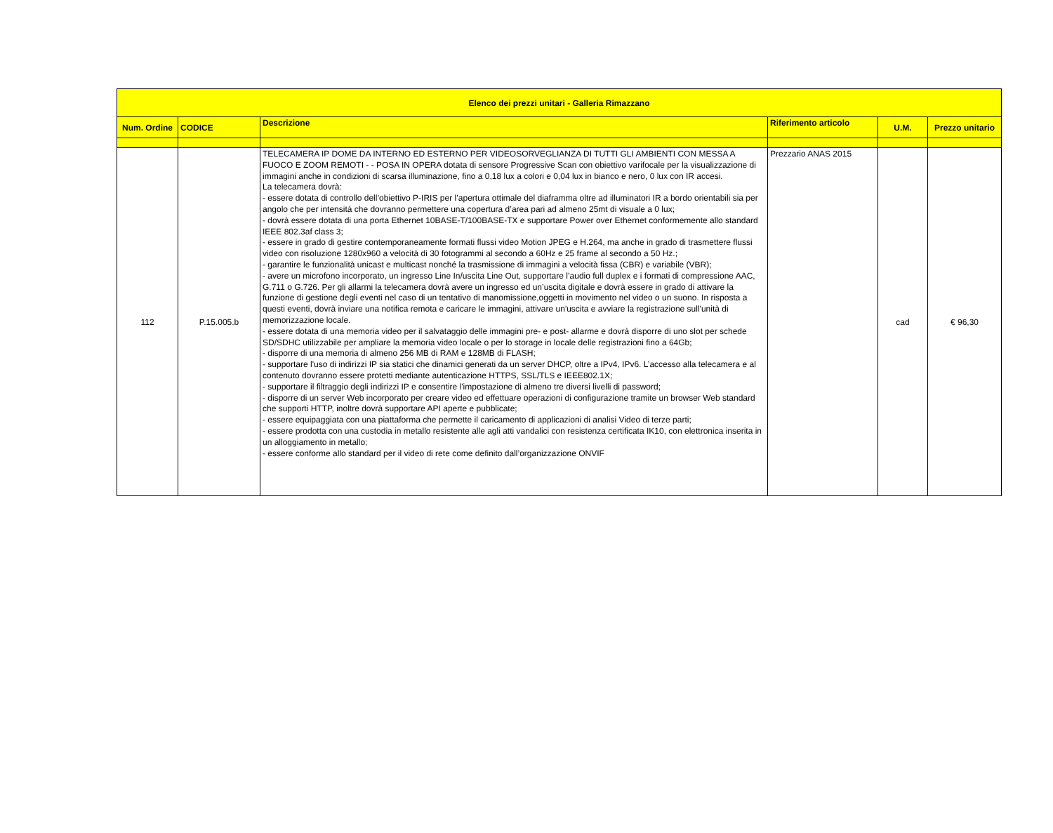| Elenco dei prezzi unitari - Galleria Rimazzano | | | | | |
| --- | --- | --- | --- | --- | --- |
| Num. Ordine | CODICE | Descrizione | Riferimento articolo | U.M. | Prezzo unitario |
| 112 | P.15.005.b | TELECAMERA IP DOME DA INTERNO ED ESTERNO PER VIDEOSORVEGLIANZA DI TUTTI GLI AMBIENTI CON MESSA A FUOCO E ZOOM REMOTI - - POSA IN OPERA dotata di sensore Progressive Scan con obiettivo varifocale per la visualizzazione di immagini anche in condizioni di scarsa illuminazione, fino a 0,18 lux a colori e 0,04 lux in bianco e nero, 0 lux con IR accesi. La telecamera dovrà: - essere dotata di controllo dell’obiettivo P-IRIS per l’apertura ottimale del diaframma oltre ad illuminatori IR a bordo orientabili sia per angolo che per intensità che dovranno permettere una copertura d’area pari ad almeno 25mt di visuale a 0 lux; - dovrà essere dotata di una porta Ethernet 10BASE-T/100BASE-TX e supportare Power over Ethernet conformemente allo standard IEEE 802.3af class 3; - essere in grado di gestire contemporaneamente formati flussi video Motion JPEG e H.264, ma anche in grado di trasmettere flussi video con risoluzione 1280x960 a velocità di 30 fotogrammi al secondo a 60Hz e 25 frame al secondo a 50 Hz.; - garantire le funzionalità unicast e multicast nonché la trasmissione di immagini a velocità fissa (CBR) e variabile (VBR); - avere un microfono incorporato, un ingresso Line In/uscita Line Out, supportare l’audio full duplex e i formati di compressione AAC, G.711 o G.726. Per gli allarmi la telecamera dovrà avere un ingresso ed un’uscita digitale e dovrà essere in grado di attivare la funzione di gestione degli eventi nel caso di un tentativo di manomissione,oggetti in movimento nel video o un suono. In risposta a questi eventi, dovrà inviare una notifica remota e caricare le immagini, attivare un'uscita e avviare la registrazione sull'unità di memorizzazione locale. - essere dotata di una memoria video per il salvataggio delle immagini pre- e post- allarme e dovrà disporre di uno slot per schede SD/SDHC utilizzabile per ampliare la memoria video locale o per lo storage in locale delle registrazioni fino a 64Gb; - disporre di una memoria di almeno 256 MB di RAM e 128MB di FLASH; - supportare l'uso di indirizzi IP sia statici che dinamici generati da un server DHCP, oltre a IPv4, IPv6. L’accesso alla telecamera e al contenuto dovranno essere protetti mediante autenticazione HTTPS, SSL/TLS e IEEE802.1X; - supportare il filtraggio degli indirizzi IP e consentire l'impostazione di almeno tre diversi livelli di password; - disporre di un server Web incorporato per creare video ed effettuare operazioni di configurazione tramite un browser Web standard che supporti HTTP, inoltre dovrà supportare API aperte e pubblicate; - essere equipaggiata con una piattaforma che permette il caricamento di applicazioni di analisi Video di terze parti; - essere prodotta con una custodia in metallo resistente alle agli atti vandalici con resistenza certificata IK10, con elettronica inserita in un alloggiamento in metallo; - essere conforme allo standard per il video di rete come definito dall’organizzazione ONVIF | Prezzario ANAS 2015 | cad | € 96,30 |